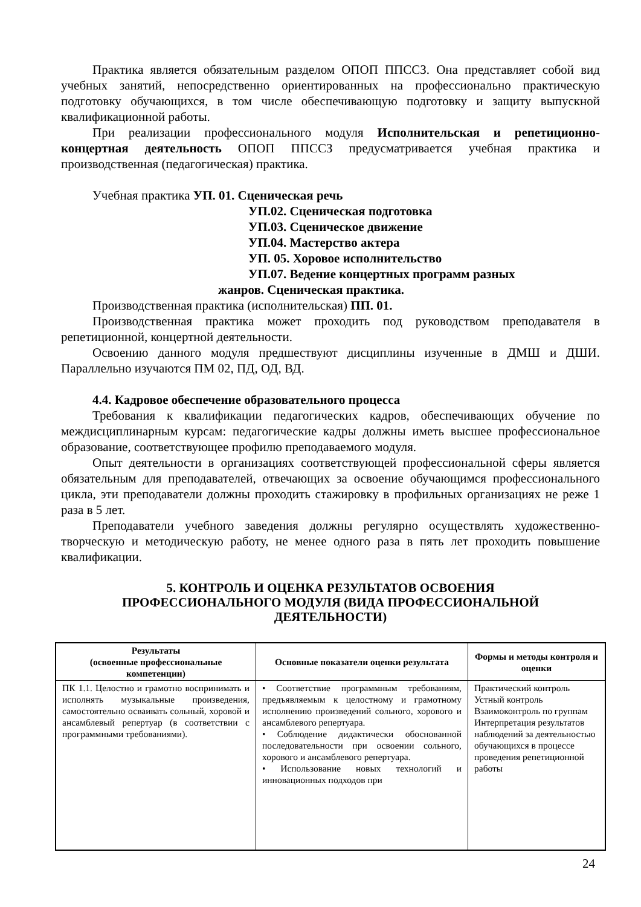Практика является обязательным разделом ОПОП ППССЗ. Она представляет собой вид учебных занятий, непосредственно ориентированных на профессионально практическую подготовку обучающихся, в том числе обеспечивающую подготовку и защиту выпускной квалификационной работы.
При реализации профессионального модуля Исполнительская и репетиционно-концертная деятельность ОПОП ППССЗ предусматривается учебная практика и производственная (педагогическая) практика.
Учебная практика УП. 01. Сценическая речь
УП.02. Сценическая подготовка
УП.03. Сценическое движение
УП.04. Мастерство актера
УП. 05. Хоровое исполнительство
УП.07. Ведение концертных программ разных
жанров. Сценическая практика.
Производственная практика (исполнительская) ПП. 01.
Производственная практика может проходить под руководством преподавателя в репетиционной, концертной деятельности.
Освоению данного модуля предшествуют дисциплины изученные в ДМШ и ДШИ. Параллельно изучаются ПМ 02, ПД, ОД, ВД.
4.4. Кадровое обеспечение образовательного процесса
Требования к квалификации педагогических кадров, обеспечивающих обучение по междисциплинарным курсам: педагогические кадры должны иметь высшее профессиональное образование, соответствующее профилю преподаваемого модуля.
Опыт деятельности в организациях соответствующей профессиональной сферы является обязательным для преподавателей, отвечающих за освоение обучающимся профессионального цикла, эти преподаватели должны проходить стажировку в профильных организациях не реже 1 раза в 5 лет.
Преподаватели учебного заведения должны регулярно осуществлять художественно-творческую и методическую работу, не менее одного раза в пять лет проходить повышение квалификации.
5. КОНТРОЛЬ И ОЦЕНКА РЕЗУЛЬТАТОВ ОСВОЕНИЯ
ПРОФЕССИОНАЛЬНОГО МОДУЛЯ (ВИДА ПРОФЕССИОНАЛЬНОЙ
ДЕЯТЕЛЬНОСТИ)
| Результаты (освоенные профессиональные компетенции) | Основные показатели оценки результата | Формы и методы контроля и оценки |
| --- | --- | --- |
| ПК 1.1. Целостно и грамотно воспринимать и исполнять музыкальные произведения, самостоятельно осваивать сольный, хоровой и ансамблевый репертуар (в соответствии с программными требованиями). | • Соответствие программным требованиям, предъявляемым к целостному и грамотному исполнению произведений сольного, хорового и ансамблевого репертуара. • Соблюдение дидактически обоснованной последовательности при освоении сольного, хорового и ансамблевого репертуара. • Использование новых технологий и инновационных подходов при | Практический контроль Устный контроль Взаимоконтроль по группам Интерпретация результатов наблюдений за деятельностью обучающихся в процессе проведения репетиционной работы |
24